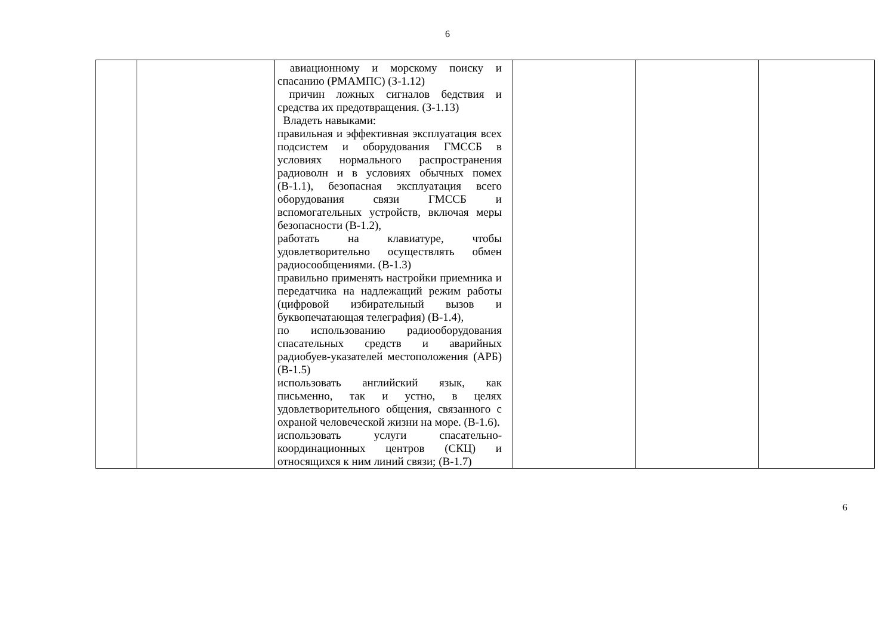6
| | | авиационному и морскому поиску и спасанию (РМАМПС) (З-1.12) причин ложных сигналов бедствия и средства их предотвращения. (З-1.13) Владеть навыками: правильная и эффективная эксплуатация всех подсистем и оборудования ГМССБ в условиях нормального распространения радиоволн и в условиях обычных помех (В-1.1), безопасная эксплуатация всего оборудования связи ГМССБ и вспомогательных устройств, включая меры безопасности (В-1.2), работать на клавиатуре, чтобы удовлетворительно осуществлять обмен радиосообщениями. (В-1.3) правильно применять настройки приемника и передатчика на надлежащий режим работы (цифровой избирательный вызов и буквопечатающая телеграфия) (В-1.4), по использованию радиооборудования спасательных средств и аварийных радиобуев-указателей местоположения (АРБ) (В-1.5) использовать английский язык, как письменно, так и устно, в целях удовлетворительного общения, связанного с охраной человеческой жизни на море. (В-1.6). использовать услуги спасательно-координационных центров (СКЦ) и относящихся к ним линий связи; (В-1.7) | | | |
6